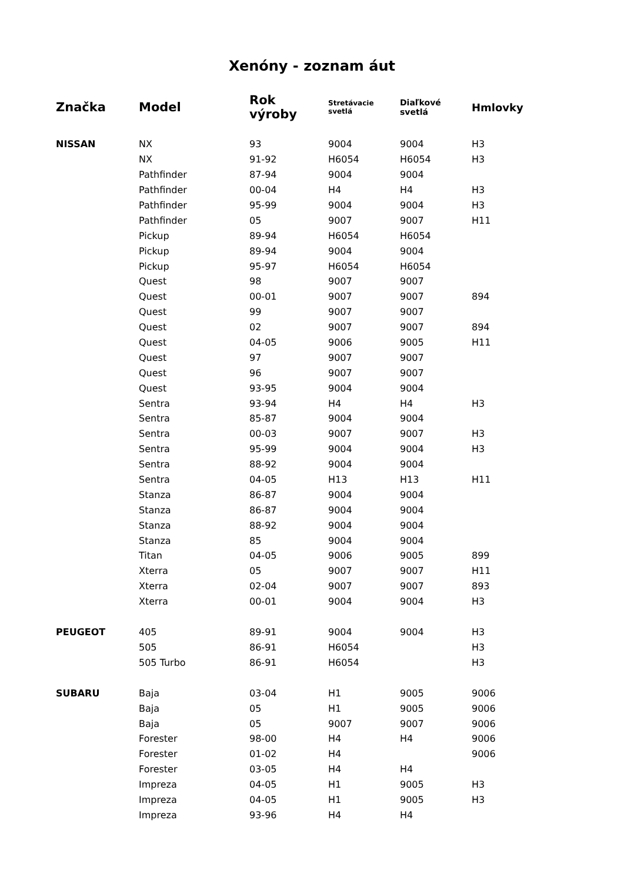Xenóny - zoznam áut
| Značka | Model | Rok výroby | Stretávacie svetlá | Diaľkové svetlá | Hmlovky |
| --- | --- | --- | --- | --- | --- |
| NISSAN | NX | 93 | 9004 | 9004 | H3 |
| | NX | 91-92 | H6054 | H6054 | H3 |
| | Pathfinder | 87-94 | 9004 | 9004 | |
| | Pathfinder | 00-04 | H4 | H4 | H3 |
| | Pathfinder | 95-99 | 9004 | 9004 | H3 |
| | Pathfinder | 05 | 9007 | 9007 | H11 |
| | Pickup | 89-94 | H6054 | H6054 | |
| | Pickup | 89-94 | 9004 | 9004 | |
| | Pickup | 95-97 | H6054 | H6054 | |
| | Quest | 98 | 9007 | 9007 | |
| | Quest | 00-01 | 9007 | 9007 | 894 |
| | Quest | 99 | 9007 | 9007 | |
| | Quest | 02 | 9007 | 9007 | 894 |
| | Quest | 04-05 | 9006 | 9005 | H11 |
| | Quest | 97 | 9007 | 9007 | |
| | Quest | 96 | 9007 | 9007 | |
| | Quest | 93-95 | 9004 | 9004 | |
| | Sentra | 93-94 | H4 | H4 | H3 |
| | Sentra | 85-87 | 9004 | 9004 | |
| | Sentra | 00-03 | 9007 | 9007 | H3 |
| | Sentra | 95-99 | 9004 | 9004 | H3 |
| | Sentra | 88-92 | 9004 | 9004 | |
| | Sentra | 04-05 | H13 | H13 | H11 |
| | Stanza | 86-87 | 9004 | 9004 | |
| | Stanza | 86-87 | 9004 | 9004 | |
| | Stanza | 88-92 | 9004 | 9004 | |
| | Stanza | 85 | 9004 | 9004 | |
| | Titan | 04-05 | 9006 | 9005 | 899 |
| | Xterra | 05 | 9007 | 9007 | H11 |
| | Xterra | 02-04 | 9007 | 9007 | 893 |
| | Xterra | 00-01 | 9004 | 9004 | H3 |
| PEUGEOT | 405 | 89-91 | 9004 | 9004 | H3 |
| | 505 | 86-91 | H6054 | | H3 |
| | 505 Turbo | 86-91 | H6054 | | H3 |
| SUBARU | Baja | 03-04 | H1 | 9005 | 9006 |
| | Baja | 05 | H1 | 9005 | 9006 |
| | Baja | 05 | 9007 | 9007 | 9006 |
| | Forester | 98-00 | H4 | H4 | 9006 |
| | Forester | 01-02 | H4 | | 9006 |
| | Forester | 03-05 | H4 | H4 | |
| | Impreza | 04-05 | H1 | 9005 | H3 |
| | Impreza | 04-05 | H1 | 9005 | H3 |
| | Impreza | 93-96 | H4 | H4 | |